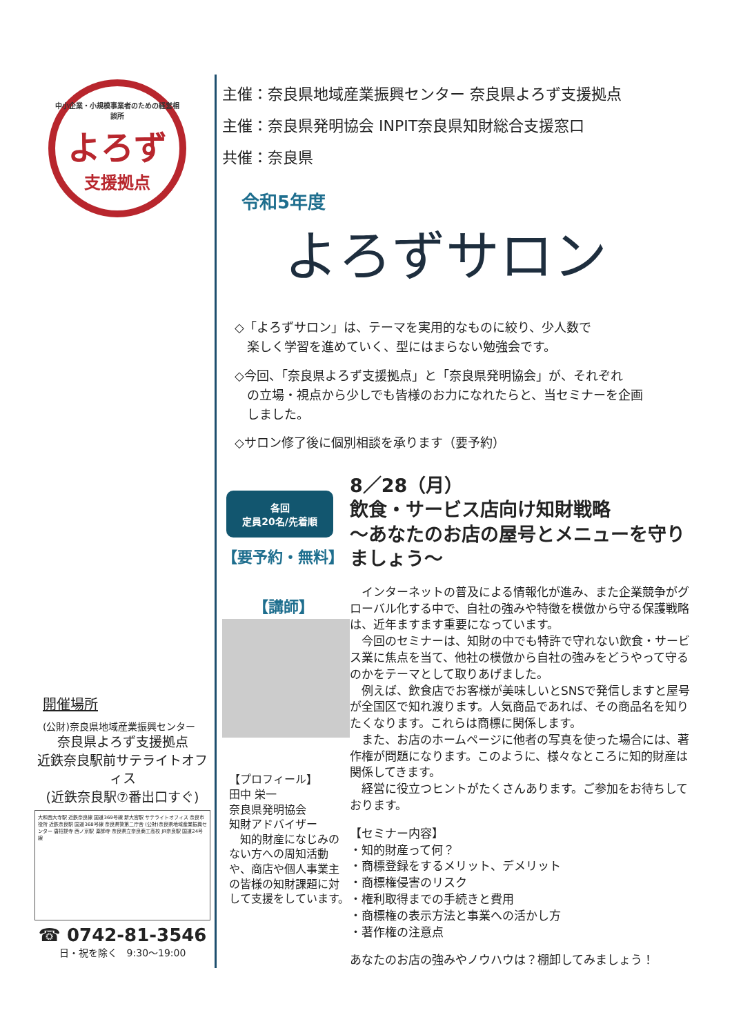中小企業・小規模事業者のための経営相談所
よろず
支援拠点
開催場所
(公財)奈良県地域産業振興センター
奈良県よろず支援拠点
近鉄奈良駅前サテライトオフィス
(近鉄奈良駅⑦番出口すぐ)
大和西大寺駅 近鉄奈良線 国道369号線 新大宮駅 サテライトオフィス 奈良市役所 近鉄奈良駅 国道368号線 奈良県警第二庁舎 (公財)奈良県地域産業振興センター 唐招提寺 西ノ京駅 薬師寺 奈良県立奈良商工高校 JR奈良駅 国道24号線
☎ 0742-81-3546
日・祝を除く　9:30〜19:00
主催：奈良県地域産業振興センター 奈良県よろず支援拠点
主催：奈良県発明協会 INPIT奈良県知財総合支援窓口
共催：奈良県
令和5年度
よろずサロン
◇「よろずサロン」は、テーマを実用的なものに絞り、少人数で
　楽しく学習を進めていく、型にはまらない勉強会です。
◇今回、「奈良県よろず支援拠点」と「奈良県発明協会」が、それぞれ
　の立場・視点から少しでも皆様のお力になれたらと、当セミナーを企画
　しました。
◇サロン修了後に個別相談を承ります（要予約）
各回
定員20名/先着順
【要予約・無料】
【講師】
【プロフィール】
田中 栄一
奈良県発明協会
知財アドバイザー
　知的財産になじみのない方への周知活動や、商店や個人事業主の皆様の知財課題に対して支援をしています。
8／28（月）
飲食・サービス店向け知財戦略
～あなたのお店の屋号とメニューを守りましょう～
　インターネットの普及による情報化が進み、また企業競争がグローバル化する中で、自社の強みや特徴を模倣から守る保護戦略は、近年ますます重要になっています。
　今回のセミナーは、知財の中でも特許で守れない飲食・サービス業に焦点を当て、他社の模倣から自社の強みをどうやって守るのかをテーマとして取りあげました。
　例えば、飲食店でお客様が美味しいとSNSで発信しますと屋号が全国区で知れ渡ります。人気商品であれば、その商品名を知りたくなります。これらは商標に関係します。
　また、お店のホームページに他者の写真を使った場合には、著作権が問題になります。このように、様々なところに知的財産は関係してきます。
　経営に役立つヒントがたくさんあります。ご参加をお待ちしております。
【セミナー内容】
・知的財産って何？
・商標登録をするメリット、デメリット
・商標権侵害のリスク
・権利取得までの手続きと費用
・商標権の表示方法と事業への活かし方
・著作権の注意点
あなたのお店の強みやノウハウは？棚卸してみましょう！